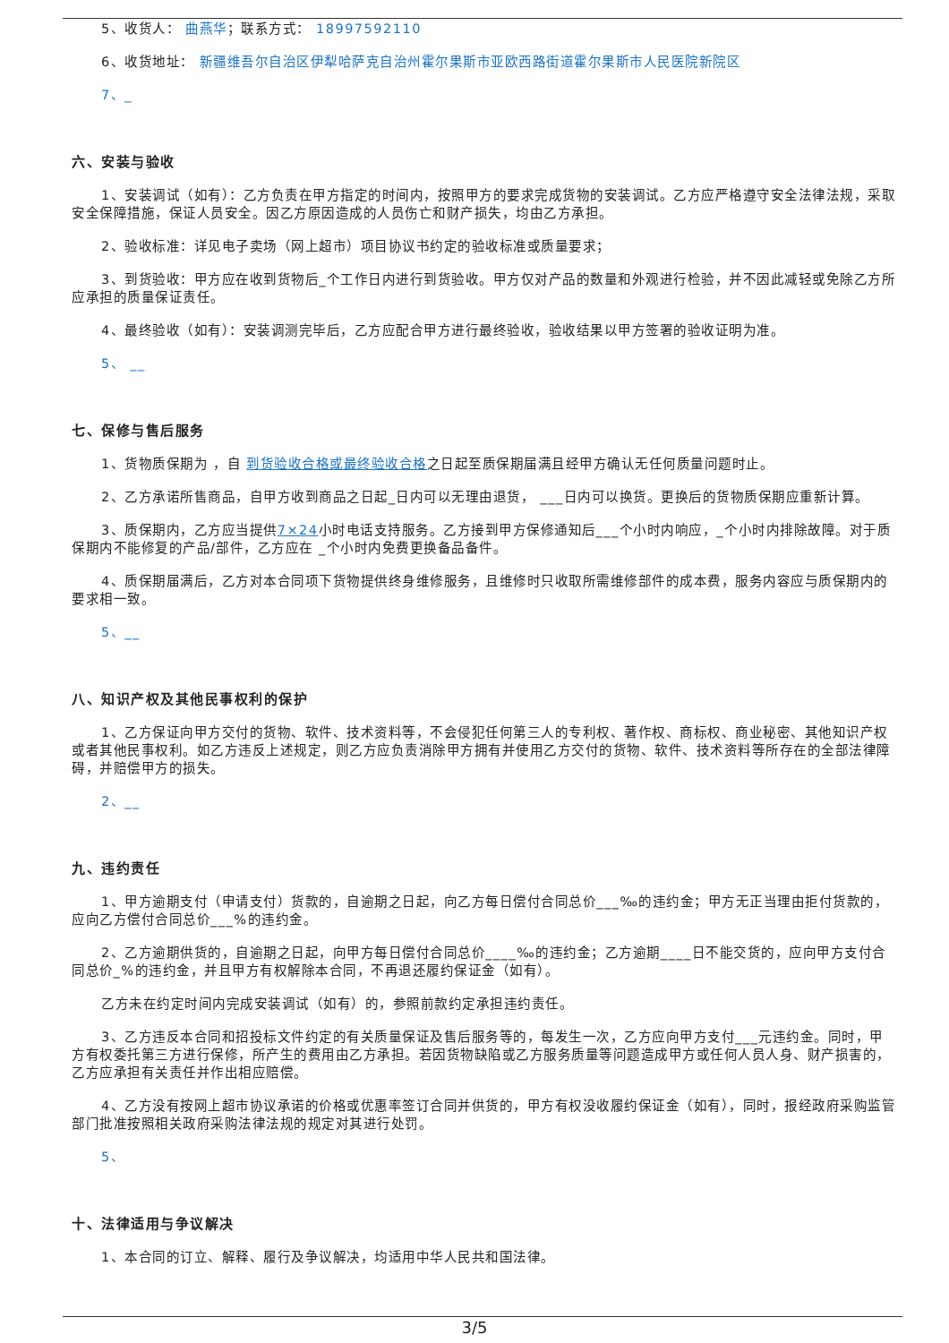5、收货人： 曲燕华；联系方式： 18997592110
6、收货地址： 新疆维吾尔自治区伊犁哈萨克自治州霍尔果斯市亚欧西路街道霍尔果斯市人民医院新院区
7、_
六、安装与验收
1、安装调试（如有）：乙方负责在甲方指定的时间内，按照甲方的要求完成货物的安装调试。乙方应严格遵守安全法律法规，采取安全保障措施，保证人员安全。因乙方原因造成的人员伤亡和财产损失，均由乙方承担。
2、验收标准：详见电子卖场（网上超市）项目协议书约定的验收标准或质量要求；
3、到货验收：甲方应在收到货物后_个工作日内进行到货验收。甲方仅对产品的数量和外观进行检验，并不因此减轻或免除乙方所应承担的质量保证责任。
4、最终验收（如有）：安装调测完毕后，乙方应配合甲方进行最终验收，验收结果以甲方签署的验收证明为准。
5、 __
七、保修与售后服务
1、货物质保期为 ，自 到货验收合格或最终验收合格之日起至质保期届满且经甲方确认无任何质量问题时止。
2、乙方承诺所售商品，自甲方收到商品之日起_日内可以无理由退货， ___日内可以换货。更换后的货物质保期应重新计算。
3、质保期内，乙方应当提供7×24小时电话支持服务。乙方接到甲方保修通知后___个小时内响应，_个小时内排除故障。对于质保期内不能修复的产品/部件，乙方应在 _个小时内免费更换备品备件。
4、质保期届满后，乙方对本合同项下货物提供终身维修服务，且维修时只收取所需维修部件的成本费，服务内容应与质保期内的要求相一致。
5、__
八、知识产权及其他民事权利的保护
1、乙方保证向甲方交付的货物、软件、技术资料等，不会侵犯任何第三人的专利权、著作权、商标权、商业秘密、其他知识产权或者其他民事权利。如乙方违反上述规定，则乙方应负责消除甲方拥有并使用乙方交付的货物、软件、技术资料等所存在的全部法律障碍，并赔偿甲方的损失。
2、__
九、违约责任
1、甲方逾期支付（申请支付）货款的，自逾期之日起，向乙方每日偿付合同总价___‰的违约金；甲方无正当理由拒付货款的，应向乙方偿付合同总价___%的违约金。
2、乙方逾期供货的，自逾期之日起，向甲方每日偿付合同总价____‰的违约金；乙方逾期____日不能交货的，应向甲方支付合同总价_%的违约金，并且甲方有权解除本合同，不再退还履约保证金（如有）。
乙方未在约定时间内完成安装调试（如有）的，参照前款约定承担违约责任。
3、乙方违反本合同和招投标文件约定的有关质量保证及售后服务等的，每发生一次，乙方应向甲方支付___元违约金。同时，甲方有权委托第三方进行保修，所产生的费用由乙方承担。若因货物缺陷或乙方服务质量等问题造成甲方或任何人员人身、财产损害的，乙方应承担有关责任并作出相应赔偿。
4、乙方没有按网上超市协议承诺的价格或优惠率签订合同并供货的，甲方有权没收履约保证金（如有），同时，报经政府采购监管部门批准按照相关政府采购法律法规的规定对其进行处罚。
5、
十、法律适用与争议解决
1、本合同的订立、解释、履行及争议解决，均适用中华人民共和国法律。
3/5